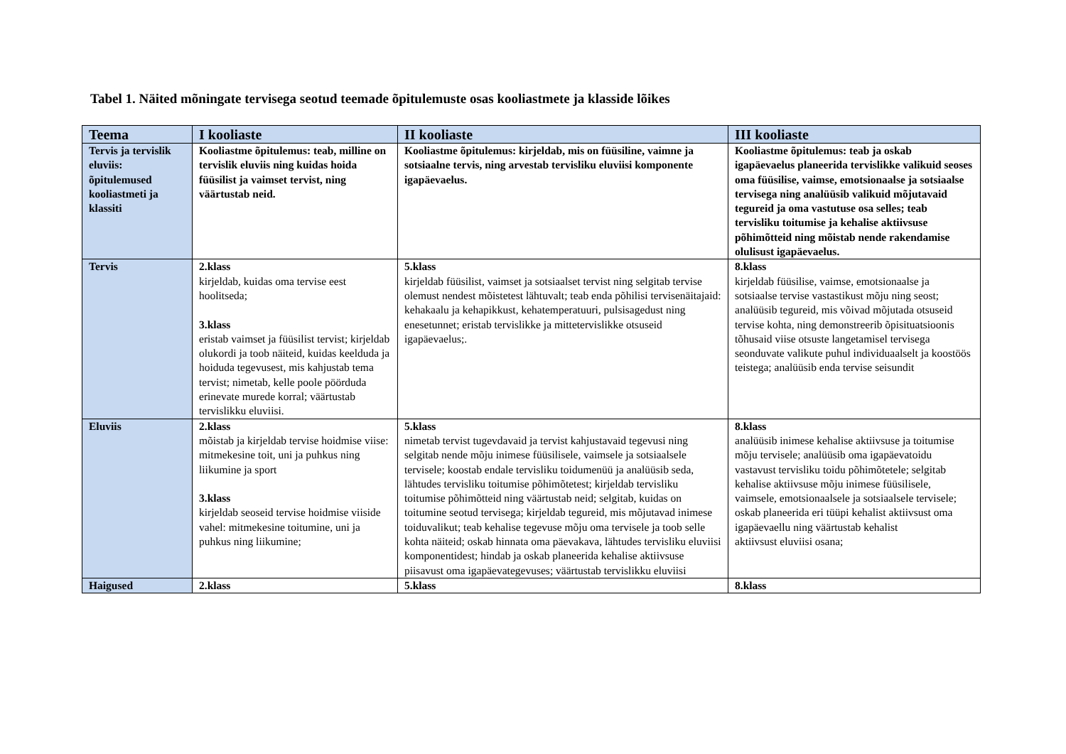Tabel 1. Näited mõningate tervisega seotud teemade õpitulemuste osas kooliastmete ja klasside lõikes
| Teema | I kooliaste | II kooliaste | III kooliaste |
| --- | --- | --- | --- |
| Tervis ja tervislik eluviis: õpitulemused kooliastmeti ja klassiti | Kooliastme õpitulemus: teab, milline on tervislik eluviis ning kuidas hoida füüsilist ja vaimset tervist, ning väärtustab neid. | Kooliastme õpitulemus: kirjeldab, mis on füüsiline, vaimne ja sotsiaalne tervis, ning arvestab tervisliku eluviisi komponente igapäevaelus. | Kooliastme õpitulemus: teab ja oskab igapäevaelus planeerida tervislikke valikuid seoses oma füüsilise, vaimse, emotsionaalse ja sotsiaalse tervisega ning analüüsib valikuid mõjutavaid tegureid ja oma vastutuse osa selles; teab tervisliku toitumise ja kehalise aktiivsuse põhimõtteid ning mõistab nende rakendamise olulisust igapäevaelus. |
| Tervis | 2.klass kirjeldab, kuidas oma tervise eest hoolitseda; 3.klass eristab vaimset ja füüsilist tervist; kirjeldab olukordi ja toob näiteid, kuidas keelduda ja hoiduda tegevusest, mis kahjustab tema tervist; nimetab, kelle poole pöörduda erinevate murede korral; väärtustab tervislikku eluviisi. | 5.klass kirjeldab füüsilist, vaimset ja sotsiaalset tervist ning selgitab tervise olemust nendest mõistetest lähtuvalt; teab enda põhilisi tervisenäitajaid: kehakaalu ja kehapikkust, kehatemperatuuri, pulsisagedust ning enesetunnet; eristab tervislikke ja mittetervislikke otsuseid igapäevaelus;. | 8.klass kirjeldab füüsilise, vaimse, emotsionaalse ja sotsiaalse tervise vastastikust mõju ning seost; analüüsib tegureid, mis võivad mõjutada otsuseid tervise kohta, ning demonstreerib õpisituatsioonis tõhusaid viise otsuste langetamisel tervisega seonduvate valikute puhul individuaalselt ja koostöös teistega; analüüsib enda tervise seisundit |
| Eluviis | 2.klass mõistab ja kirjeldab tervise hoidmise viise: mitmekesine toit, uni ja puhkus ning liikumine ja sport 3.klass kirjeldab seoseid tervise hoidmise viiside vahel: mitmekesine toitumine, uni ja puhkus ning liikumine; | 5.klass nimetab tervist tugevdavaid ja tervist kahjustavaid tegevusi ning selgitab nende mõju inimese füüsilisele, vaimsele ja sotsiaalsele tervisele; koostab endale tervisliku toidumenüü ja analüüsib seda, lähtudes tervisliku toitumise põhimõtetest; kirjeldab tervisliku toitumise põhimõtteid ning väärtustab neid; selgitab, kuidas on toitumine seotud tervisega; kirjeldab tegureid, mis mõjutavad inimese toiduvalikut; teab kehalise tegevuse mõju oma tervisele ja toob selle kohta näiteid; oskab hinnata oma päevakava, lähtudes tervisliku eluviisi komponentidest; hindab ja oskab planeerida kehalise aktiivsuse piisavust oma igapäevategevuses; väärtustab tervislikku eluviisi | 8.klass analüüsib inimese kehalise aktiivsuse ja toitumise mõju tervisele; analüüsib oma igapäevatoidu vastavust tervisliku toidu põhimõtetele; selgitab kehalise aktiivsuse mõju inimese füüsilisele, vaimsele, emotsionaalsele ja sotsiaalsele tervisele; oskab planeerida eri tüüpi kehalist aktiivsust oma igapäevaellu ning väärtustab kehalist aktiivsust eluviisi osana; |
| Haigused | 2.klass | 5.klass | 8.klass |